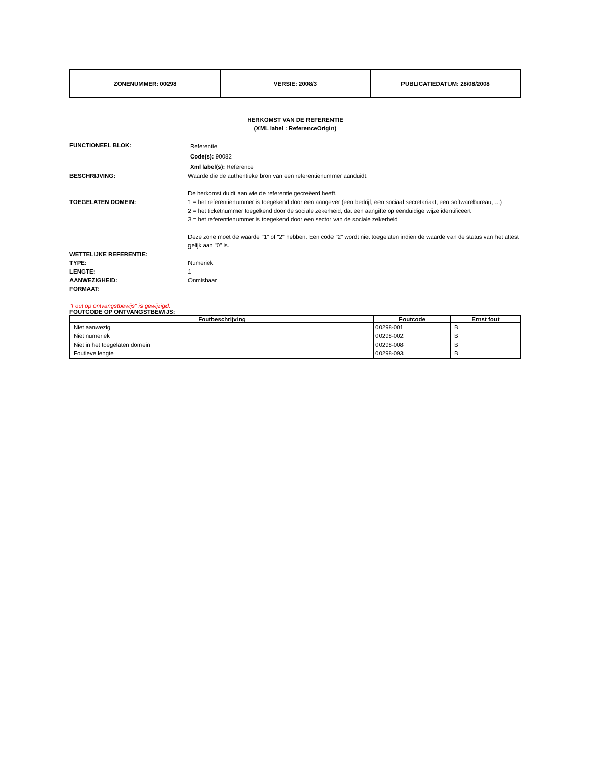| ZONENUMMER: 00298 | VERSIE: 2008/3 | PUBLICATIEDATUM: 28/08/2008 |
HERKOMST VAN DE REFERENTIE
(XML label : ReferenceOrigin)
FUNCTIONEEL BLOK:
Referentie
Code(s): 90082
Xml label(s): Reference
BESCHRIJVING: Waarde die de authentieke bron van een referentienummer aanduidt.
De herkomst duidt aan wie de referentie gecreëerd heeft.
TOEGELATEN DOMEIN: 1 = het referentienummer is toegekend door een aangever (een bedrijf, een sociaal secretariaat, een softwarebureau, ...)
2 = het ticketnummer toegekend door de sociale zekerheid, dat een aangifte op eenduidige wijze identificeert
3 = het referentienummer is toegekend door een sector van de sociale zekerheid
Deze zone moet de waarde "1" of "2" hebben. Een code "2" wordt niet toegelaten indien de waarde van de status van het attest gelijk aan "0" is.
WETTELIJKE REFERENTIE:
TYPE: Numeriek
LENGTE: 1
AANWEZIGHEID: Onmisbaar
FORMAAT:
"Fout op ontvangstbewijs" is gewijzigd:
FOUTCODE OP ONTVANGSTBEWIJS:
| Foutbeschrijving | Foutcode | Ernst fout |
| --- | --- | --- |
| Niet aanwezig | 00298-001 | B |
| Niet numeriek | 00298-002 | B |
| Niet in het toegelaten domein | 00298-008 | B |
| Foutieve lengte | 00298-093 | B |